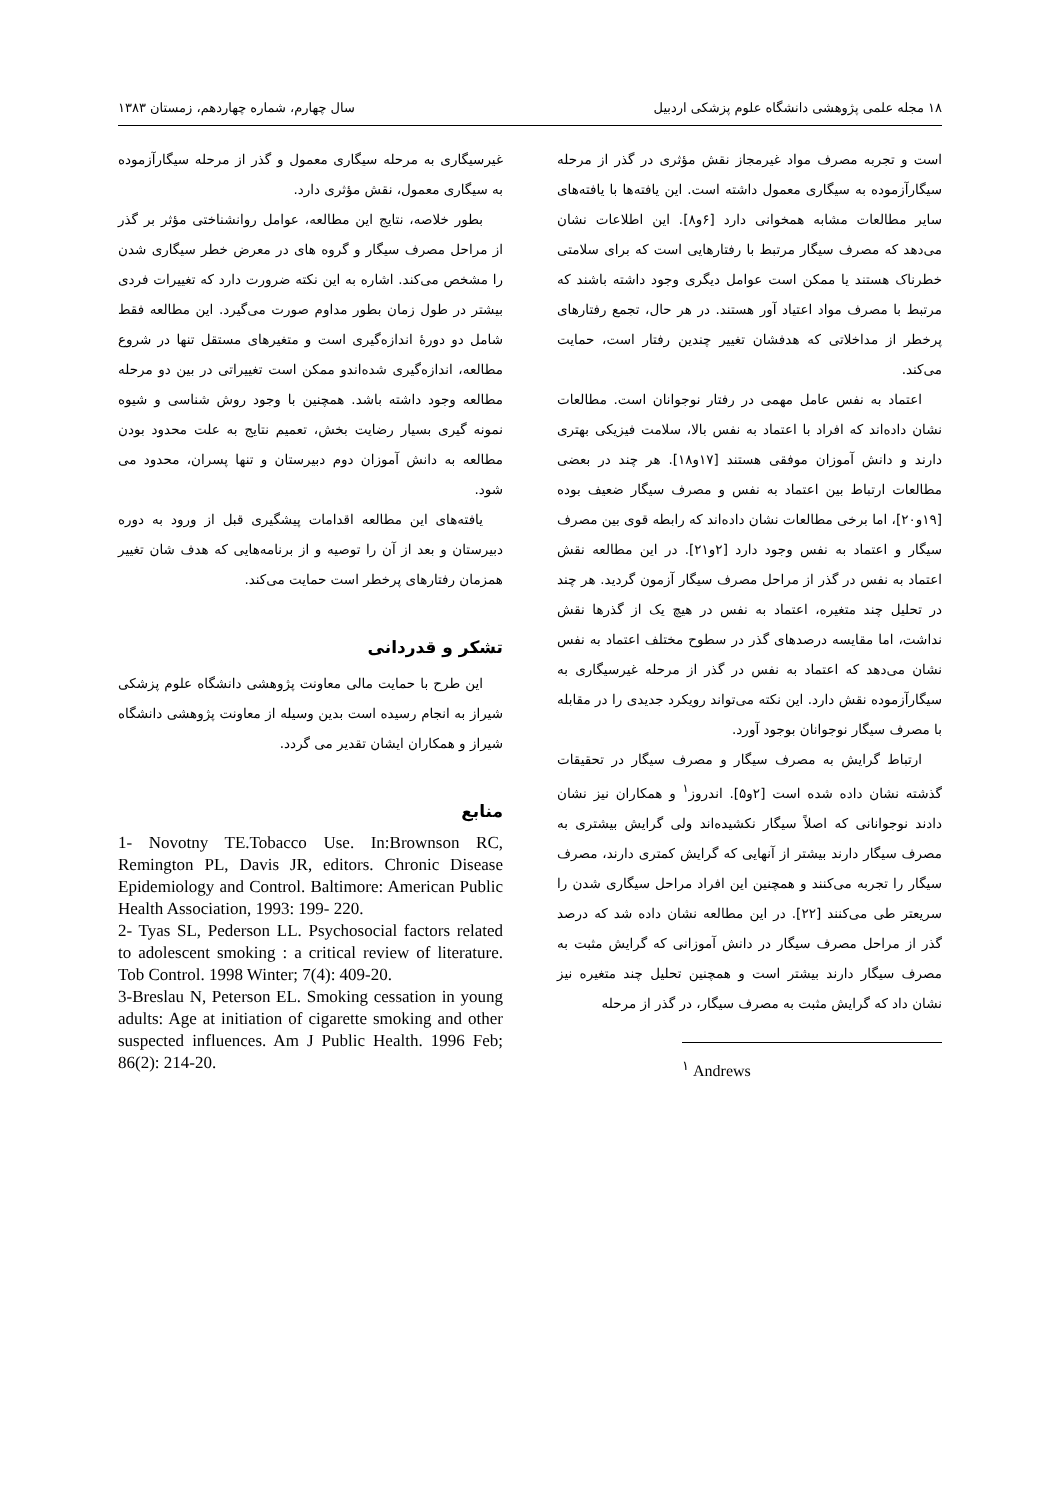۱۸ مجله علمی پژوهشی دانشگاه علوم پزشکی اردبیل سال چهارم، شماره چهاردهم، زمستان ۱۳۸۳
است و تجربه مصرف مواد غیرمجاز نقش مؤثری در گذر از مرحله سیگارآزموده به سیگاری معمول داشته است. این یافته‌ها با یافته‌های سایر مطالعات مشابه همخوانی دارد [۶و۸]. این اطلاعات نشان می‌دهد که مصرف سیگار مرتبط با رفتارهایی است که برای سلامتی خطرناک هستند یا ممکن است عوامل دیگری وجود داشته باشند که مرتبط با مصرف مواد اعتیاد آور هستند. در هر حال، تجمع رفتارهای پرخطر از مداخلاتی که هدفشان تغییر چندین رفتار است، حمایت می‌کند.
اعتماد به نفس عامل مهمی در رفتار نوجوانان است. مطالعات نشان داده‌اند که افراد با اعتماد به نفس بالا، سلامت فیزیکی بهتری دارند و دانش آموزان موفقی هستند [۱۷و۱۸]. هر چند در بعضی مطالعات ارتباط بین اعتماد به نفس و مصرف سیگار ضعیف بوده [۱۹و۲۰]، اما برخی مطالعات نشان داده‌اند که رابطه قوی بین مصرف سیگار و اعتماد به نفس وجود دارد [۲و۲۱]. در این مطالعه نقش اعتماد به نفس در گذر از مراحل مصرف سیگار آزمون گردید. هر چند در تحلیل چند متغیره، اعتماد به نفس در هیچ یک از گذرها نقش نداشت، اما مقایسه درصدهای گذر در سطوح مختلف اعتماد به نفس نشان می‌دهد که اعتماد به نفس در گذر از مرحله غیرسیگاری به سیگارآزموده نقش دارد. این نکته می‌تواند رویکرد جدیدی را در مقابله با مصرف سیگار نوجوانان بوجود آورد.
ارتباط گرایش به مصرف سیگار و مصرف سیگار در تحقیقات گذشته نشان داده شده است [۲و۵]. اندروز<sup>۱</sup> و همکاران نیز نشان دادند نوجوانانی که اصلاً سیگار نکشیده‌اند ولی گرایش بیشتری به مصرف سیگار دارند بیشتر از آنهایی که گرایش کمتری دارند، مصرف سیگار را تجربه می‌کنند و همچنین این افراد مراحل سیگاری شدن را سریعتر طی می‌کنند [۲۲]. در این مطالعه نشان داده شد که درصد گذر از مراحل مصرف سیگار در دانش آموزانی که گرایش مثبت به مصرف سیگار دارند بیشتر است و همچنین تحلیل چند متغیره نیز نشان داد که گرایش مثبت به مصرف سیگار، در گذر از مرحله
<sup>۱</sup> Andrews
غیرسیگاری به مرحله سیگاری معمول و گذر از مرحله سیگارآزموده به سیگاری معمول، نقش مؤثری دارد.
بطور خلاصه، نتایج این مطالعه، عوامل روانشناختی مؤثر بر گذر از مراحل مصرف سیگار و گروه های در معرض خطر سیگاری شدن را مشخص می‌کند. اشاره به این نکته ضرورت دارد که تغییرات فردی بیشتر در طول زمان بطور مداوم صورت می‌گیرد. این مطالعه فقط شامل دو دورهٔ اندازه‌گیری است و متغیرهای مستقل تنها در شروع مطالعه، اندازه‌گیری شده‌اندو ممکن است تغییراتی در بین دو مرحله مطالعه وجود داشته باشد. همچنین با وجود روش شناسی و شیوه نمونه گیری بسیار رضایت بخش، تعمیم نتایج به علت محدود بودن مطالعه به دانش آموزان دوم دبیرستان و تنها پسران، محدود می شود.
یافته‌های این مطالعه اقدامات پیشگیری قبل از ورود به دوره دبیرستان و بعد از آن را توصیه و از برنامه‌هایی که هدف شان تغییر همزمان رفتارهای پرخطر است حمایت می‌کند.
تشکر و قدردانی
این طرح با حمایت مالی معاونت پژوهشی دانشگاه علوم پزشکی شیراز به انجام رسیده است بدین وسیله از معاونت پژوهشی دانشگاه شیراز و همکاران ایشان تقدیر می گردد.
منابع
1- Novotny TE.Tobacco Use. In:Brownson RC, Remington PL, Davis JR, editors. Chronic Disease Epidemiology and Control. Baltimore: American Public Health Association, 1993: 199- 220.
2- Tyas SL, Pederson LL. Psychosocial factors related to adolescent smoking : a critical review of literature. Tob Control. 1998 Winter; 7(4): 409-20.
3-Breslau N, Peterson EL. Smoking cessation in young adults: Age at initiation of cigarette smoking and other suspected influences. Am J Public Health. 1996 Feb; 86(2): 214-20.